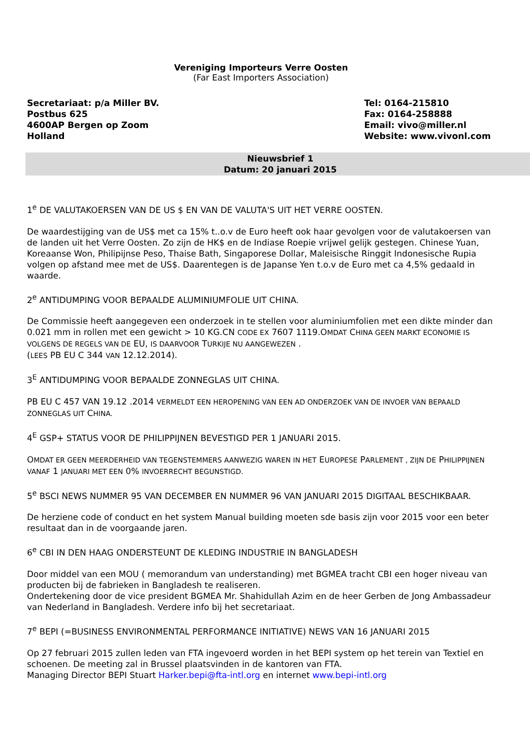Vereniging Importeurs Verre Oosten
(Far East Importers Association)
Secretariaat: p/a Miller BV.
Postbus 625
4600AP Bergen op Zoom
Holland
Tel: 0164-215810
Fax: 0164-258888
Email: vivo@miller.nl
Website: www.vivonl.com
Nieuwsbrief 1
Datum: 20 januari 2015
1<sup>e</sup> DE VALUTAKOERSEN VAN DE US $ EN VAN DE VALUTA'S UIT HET VERRE OOSTEN.
De waardestijging van de US$ met ca 15% t..o.v de Euro heeft ook haar gevolgen voor de valutakoersen van de landen uit het Verre Oosten. Zo zijn de HK$ en de Indiase Roepie vrijwel gelijk gestegen. Chinese Yuan, Koreaanse Won, Philipijnse Peso, Thaise Bath, Singaporese Dollar, Maleisische Ringgit Indonesische Rupia volgen op afstand mee met de US$. Daarentegen is de Japanse Yen t.o.v de Euro met ca 4,5% gedaald in waarde.
2<sup>e</sup> ANTIDUMPING VOOR BEPAALDE ALUMINIUMFOLIE UIT CHINA.
De Commissie heeft aangegeven een onderzoek in te stellen voor aluminiumfolien met een dikte minder dan 0.021 mm in rollen met een gewicht > 10 KG.CN CODE EX 7607 1119.OMDAT CHINA GEEN MARKT ECONOMIE IS VOLGENS DE REGELS VAN DE EU, IS DAARVOOR TURKIJE NU AANGEWEZEN .
(LEES PB EU C 344 VAN 12.12.2014).
3<sup>E</sup> ANTIDUMPING VOOR BEPAALDE ZONNEGLAS UIT CHINA.
PB EU C 457 VAN 19.12 .2014 VERMELDT EEN HEROPENING VAN EEN AD ONDERZOEK VAN DE INVOER VAN BEPAALD ZONNEGLAS UIT CHINA.
4<sup>E</sup> GSP+ STATUS VOOR DE PHILIPPIJNEN BEVESTIGD PER 1 JANUARI 2015.
OMDAT ER GEEN MEERDERHEID VAN TEGENSTEMMERS AANWEZIG WAREN IN HET EUROPESE PARLEMENT , ZIJN DE PHILIPPIJNEN VANAF 1 JANUARI MET EEN 0% INVOERRECHT BEGUNSTIGD.
5<sup>e</sup> BSCI NEWS NUMMER 95 VAN DECEMBER EN NUMMER 96 VAN JANUARI 2015 DIGITAAL BESCHIKBAAR.
De herziene code of conduct en het system Manual building moeten sde basis zijn voor 2015 voor een beter resultaat dan in de voorgaande jaren.
6<sup>e</sup> CBI IN DEN HAAG ONDERSTEUNT DE KLEDING INDUSTRIE IN BANGLADESH
Door middel van een MOU ( memorandum van understanding) met BGMEA tracht CBI een hoger niveau van producten bij de fabrieken in Bangladesh te realiseren.
Ondertekening door de vice president BGMEA Mr. Shahidullah Azim en de heer Gerben de Jong Ambassadeur van Nederland in Bangladesh. Verdere info bij het secretariaat.
7<sup>e</sup> BEPI (=BUSINESS ENVIRONMENTAL PERFORMANCE INITIATIVE) NEWS VAN 16 JANUARI 2015
Op 27 februari 2015 zullen leden van FTA ingevoerd worden in het BEPI system op het terein van Textiel en schoenen. De meeting zal in Brussel plaatsvinden in de kantoren van FTA.
Managing Director BEPI Stuart Harker.bepi@fta-intl.org en internet www.bepi-intl.org